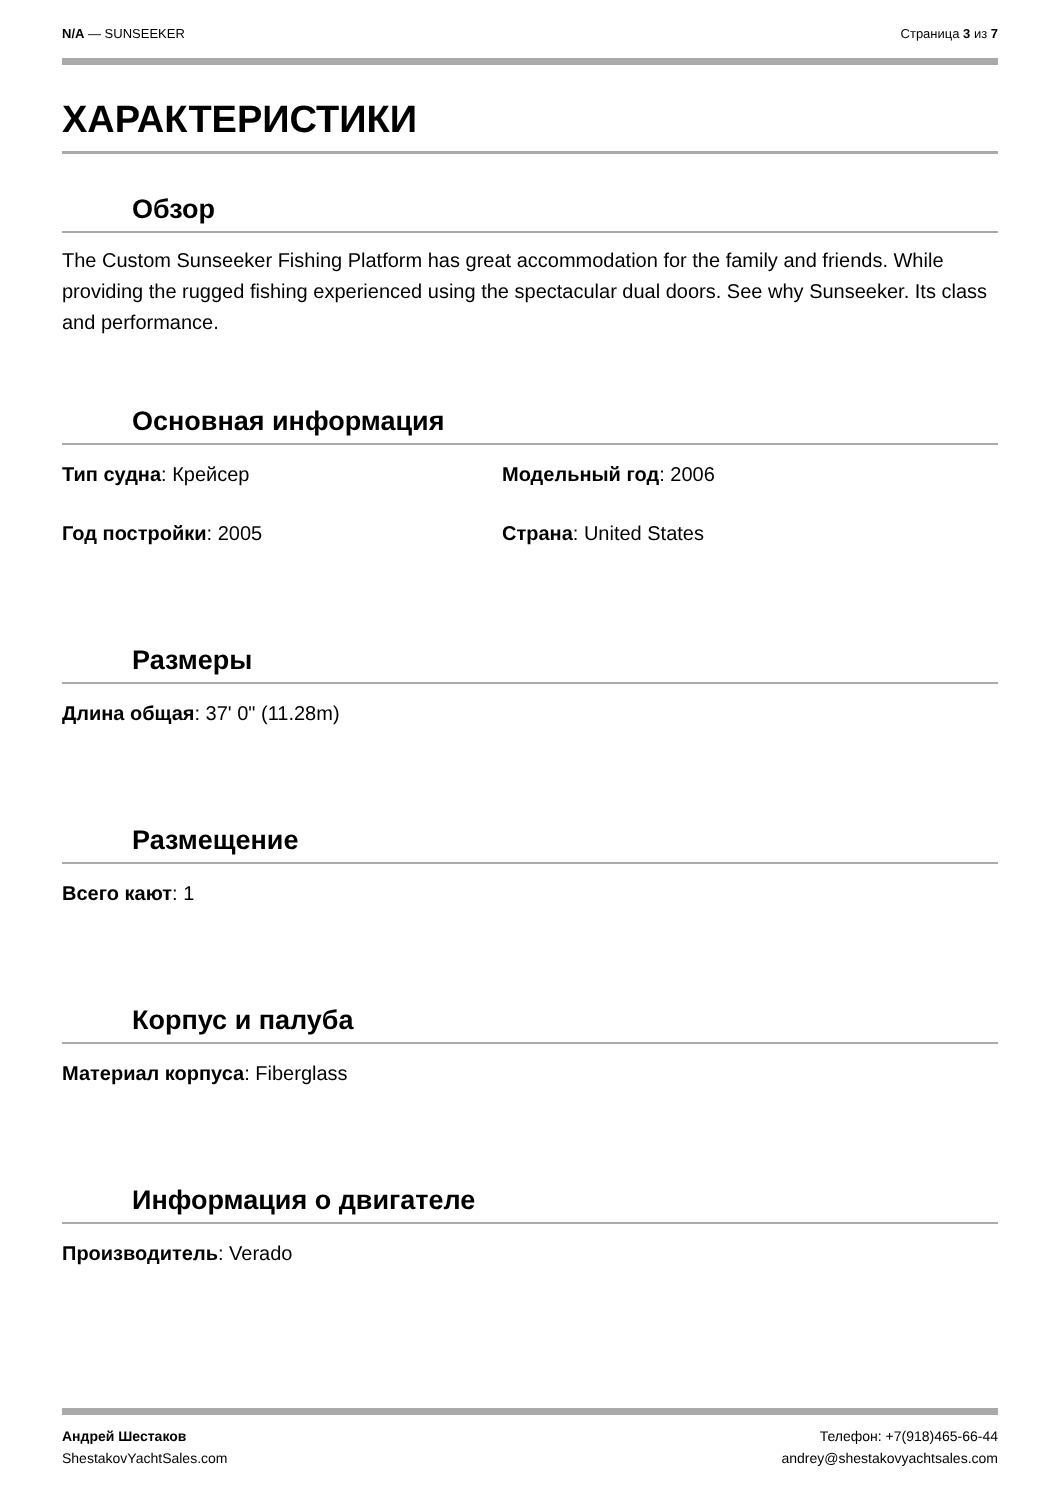N/A — SUNSEEKER Страница 3 из 7
ХАРАКТЕРИСТИКИ
Обзор
The Custom Sunseeker Fishing Platform has great accommodation for the family and friends. While providing the rugged fishing experienced using the spectacular dual doors. See why Sunseeker. Its class and performance.
Основная информация
Тип судна: Крейсер Модельный год: 2006
Год постройки: 2005 Страна: United States
Размеры
Длина общая: 37' 0" (11.28m)
Размещение
Всего кают: 1
Корпус и палуба
Материал корпуса: Fiberglass
Информация о двигателе
Производитель: Verado
Андрей Шестаков
ShestakovYachtSales.com
Телефон: +7(918)465-66-44
andrey@shestakovyachtsales.com